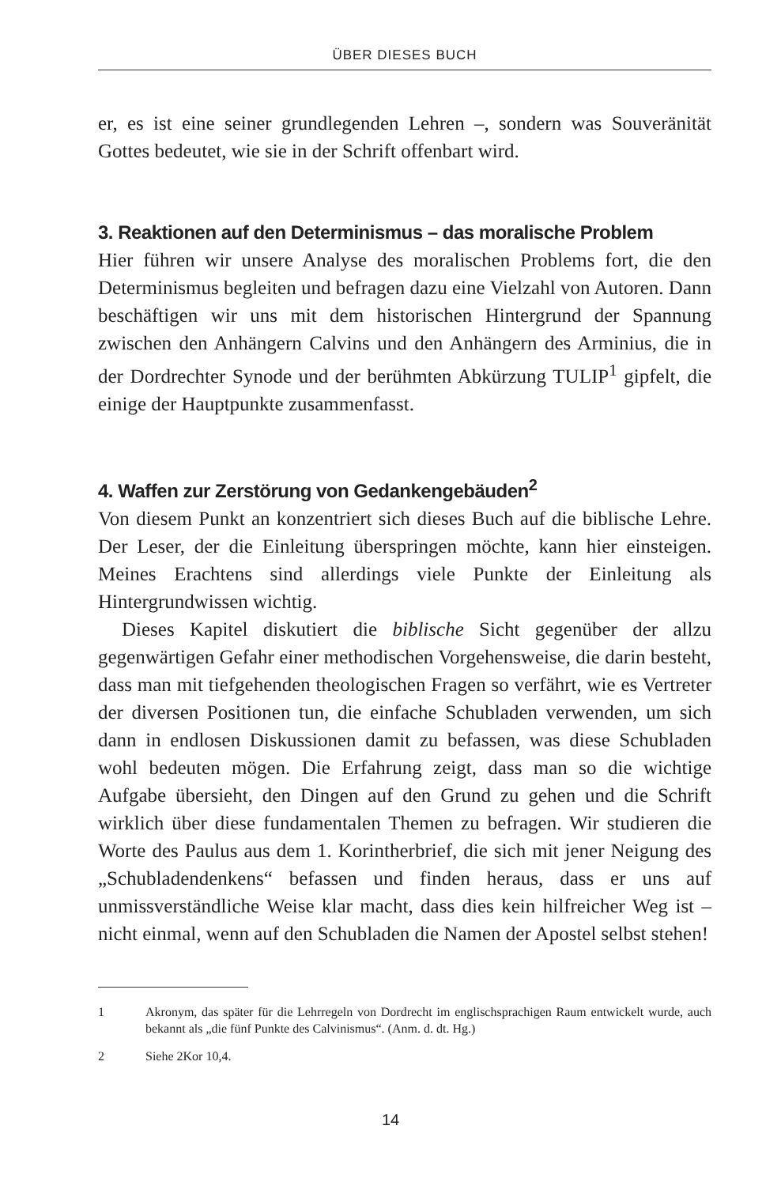ÜBER DIESES BUCH
er, es ist eine seiner grundlegenden Lehren –, sondern was Souverä­nität Gottes bedeutet, wie sie in der Schrift offenbart wird.
3. Reaktionen auf den Determinismus – das moralische Problem
Hier führen wir unsere Analyse des moralischen Problems fort, die den Determinismus begleiten und befragen dazu eine Vielzahl von Autoren. Dann beschäftigen wir uns mit dem historischen Hintergrund der Spannung zwischen den Anhängern Calvins und den Anhängern des Arminius, die in der Dordrechter Synode und der berühmten Abkürzung TULIP<sup>1</sup> gipfelt, die einige der Hauptpunkte zusammenfasst.
4. Waffen zur Zerstörung von Gedankengebäuden<sup>2</sup>
Von diesem Punkt an konzentriert sich dieses Buch auf die biblische Lehre. Der Leser, der die Einleitung überspringen möchte, kann hier einsteigen. Meines Erachtens sind allerdings viele Punkte der Einleitung als Hintergrundwissen wichtig.
Dieses Kapitel diskutiert die biblische Sicht gegenüber der allzu gegenwärtigen Gefahr einer methodischen Vorgehensweise, die darin besteht, dass man mit tiefgehenden theologischen Fragen so verfährt, wie es Vertreter der diversen Positionen tun, die einfache Schubladen verwenden, um sich dann in endlosen Diskussionen damit zu befassen, was diese Schubladen wohl bedeuten mögen. Die Erfahrung zeigt, dass man so die wichtige Aufgabe übersieht, den Dingen auf den Grund zu gehen und die Schrift wirklich über diese fundamentalen Themen zu befragen. Wir studieren die Worte des Paulus aus dem 1. Korintherbrief, die sich mit jener Neigung des „Schubladendenkens“ befassen und finden heraus, dass er uns auf unmissverständliche Weise klar macht, dass dies kein hilfreicher Weg ist – nicht einmal, wenn auf den Schubladen die Namen der Apostel selbst stehen!
1 Akronym, das später für die Lehrregeln von Dordrecht im englischsprachigen Raum entwickelt wurde, auch bekannt als „die fünf Punkte des Calvinismus“. (Anm. d. dt. Hg.)
2 Siehe 2Kor 10,4.
14